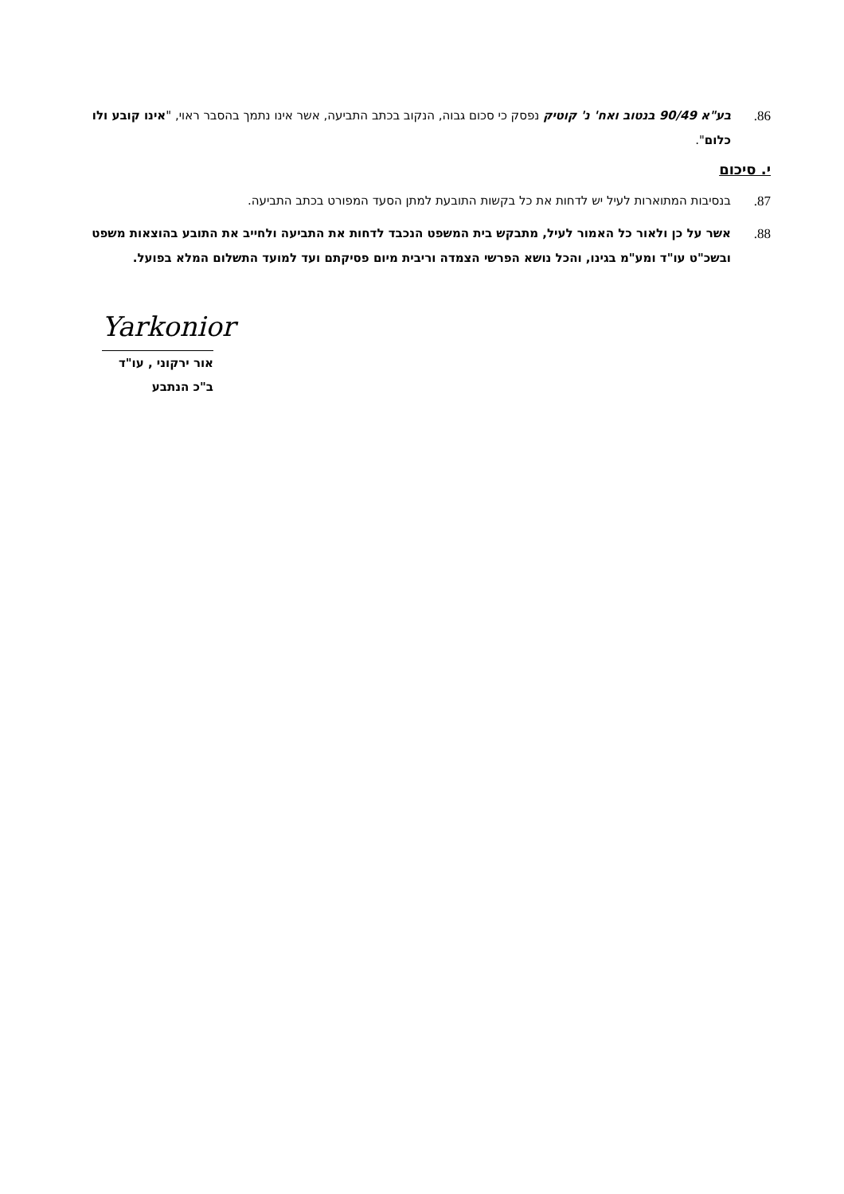86. בע"א 90/49 בנטוב ואח' נ' קוטיק נפסק כי סכום גבוה, הנקוב בכתב התביעה, אשר אינו נתמך בהסבר ראוי, "אינו קובע ולו כלום".
י. סיכום
87. בנסיבות המתוארות לעיל יש לדחות את כל בקשות התובעת למתן הסעד המפורט בכתב התביעה.
88. אשר על כן ולאור כל האמור לעיל, מתבקש בית המשפט הנכבד לדחות את התביעה ולחייב את התובע בהוצאות משפט ובשכ"ט עו"ד ומע"מ בגינו, והכל נושא הפרשי הצמדה וריבית מיום פסיקתם ועד למועד התשלום המלא בפועל.
Yarkonior
אור ירקוני , עו"ד
ב"כ הנתבע